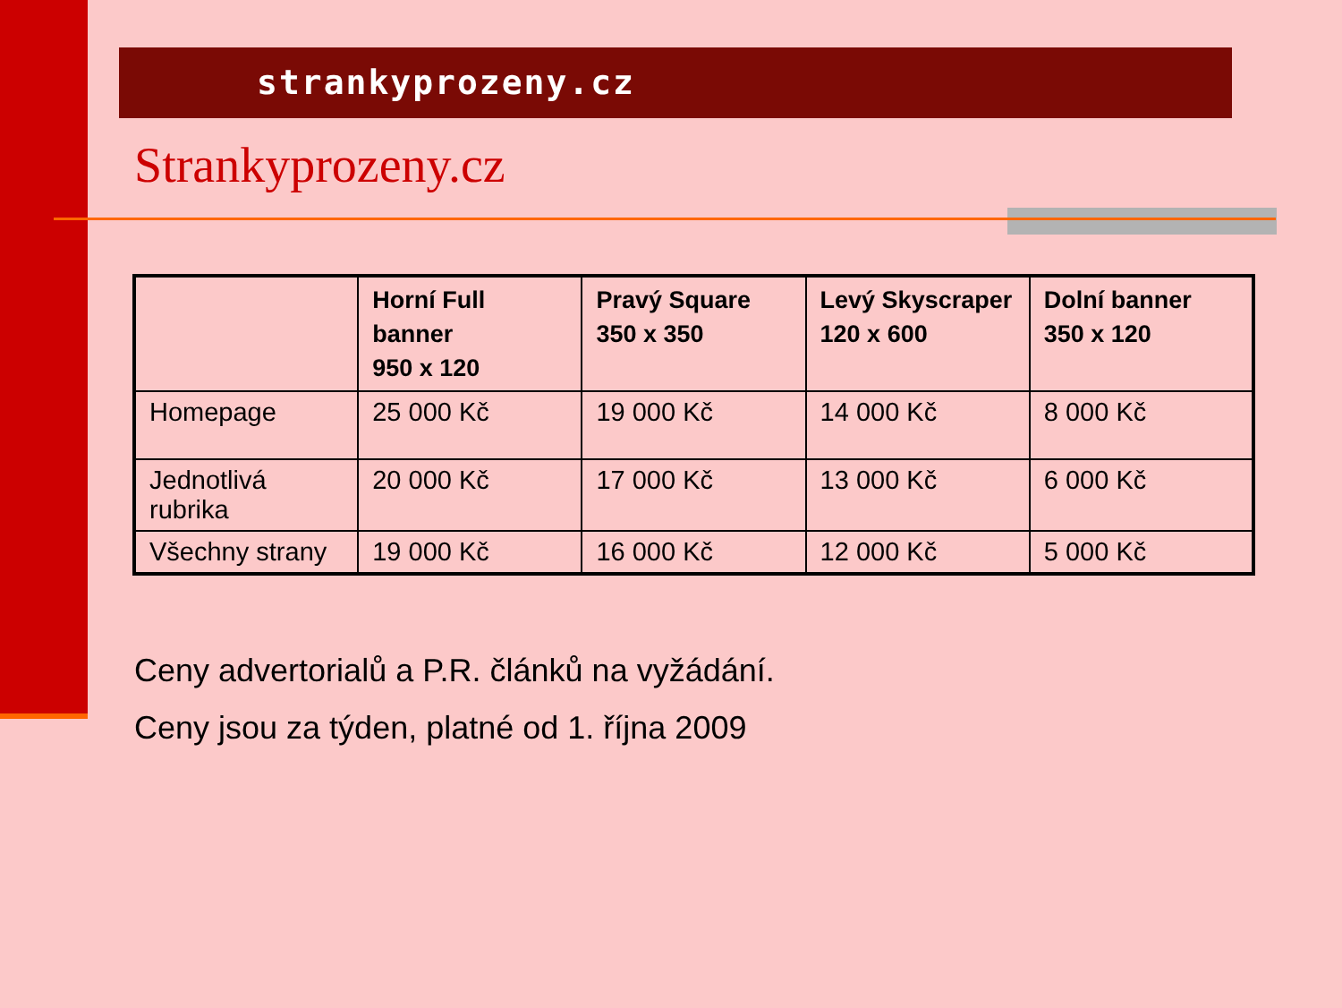strankyprozeny.cz
Strankyprozeny.cz
| | Horní Full banner 950 x 120 | Pravý Square 350 x 350 | Levý Skyscraper 120 x 600 | Dolní banner 350 x 120 |
| --- | --- | --- | --- | --- |
| Homepage | 25 000 Kč | 19 000 Kč | 14 000 Kč | 8 000 Kč |
| Jednotlivá rubrika | 20 000 Kč | 17 000 Kč | 13 000 Kč | 6 000 Kč |
| Všechny strany | 19 000 Kč | 16 000 Kč | 12 000 Kč | 5 000 Kč |
Ceny advertorialů a P.R. článků na vyžádání.
Ceny jsou za týden, platné od 1. října 2009